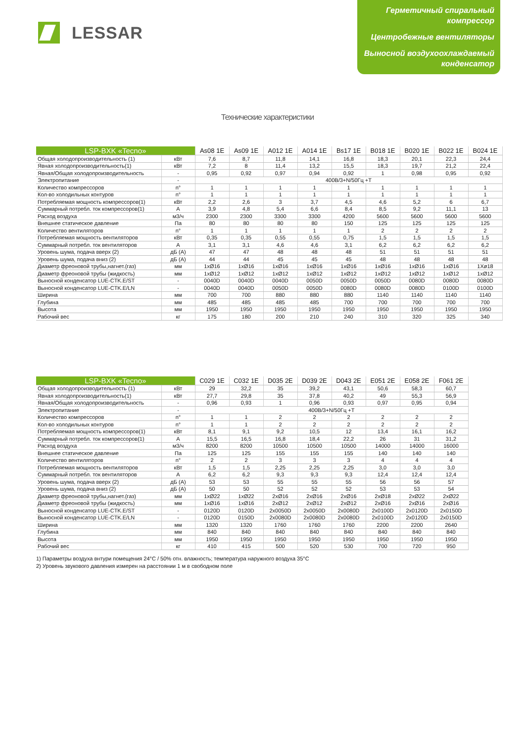LESSAR
Герметичный спиральный компрессор
Центробежные вентиляторы
Выносной воздухоохлаждаемый конденсатор
Технические характеристики
| LSP-BXK «Tecno» | | As08 1E | As09 1E | A012 1E | A014 1E | Bs17 1E | B018 1E | B020 1E | B022 1E | B024 1E |
| --- | --- | --- | --- | --- | --- | --- | --- | --- | --- | --- |
| Общая холодопроизводительность (1) | кВт | 7,6 | 8,7 | 11,8 | 14,1 | 16,8 | 18,3 | 20,1 | 22,3 | 24,4 |
| Явная холодопроизводительность(1) | кВт | 7,2 | 8 | 11,4 | 13,2 | 15,5 | 18,3 | 19,7 | 21,2 | 22,4 |
| Явная/Общая холодопроизводительность | - | 0,95 | 0,92 | 0,97 | 0,94 | 0,92 | 1 | 0,98 | 0,95 | 0,92 |
| Электропитание | - | 400В/3+N/50Гц +T | | | | | | | | |
| Количество компрессоров | n° | 1 | 1 | 1 | 1 | 1 | 1 | 1 | 1 | 1 |
| Кол-во холодильных контуров | n° | 1 | 1 | 1 | 1 | 1 | 1 | 1 | 1 | 1 |
| Потребляемая мощность компрессоров(1) | кВт | 2,2 | 2,6 | 3 | 3,7 | 4,5 | 4,6 | 5,2 | 6 | 6,7 |
| Суммарный потребл. ток компрессоров(1) | A | 3,9 | 4,8 | 5,4 | 6,6 | 8,4 | 8,5 | 9,2 | 11,1 | 13 |
| Расход воздуха | м3/ч | 2300 | 2300 | 3300 | 3300 | 4200 | 5600 | 5600 | 5600 | 5600 |
| Внешнее статическое давление | Па | 80 | 80 | 80 | 80 | 150 | 125 | 125 | 125 | 125 |
| Количество вентиляторов | n° | 1 | 1 | 1 | 1 | 1 | 2 | 2 | 2 | 2 |
| Потребляемая мощность вентиляторов | кВт | 0,35 | 0,35 | 0,55 | 0,55 | 0,75 | 1,5 | 1,5 | 1,5 | 1,5 |
| Суммарный потребл. ток вентиляторов | A | 3,1 | 3,1 | 4,6 | 4,6 | 3,1 | 6,2 | 6,2 | 6,2 | 6,2 |
| Уровень шума, подача вверх (2) | дБ (А) | 47 | 47 | 48 | 48 | 48 | 51 | 51 | 51 | 51 |
| Уровень шума, подача вниз (2) | дБ (А) | 44 | 44 | 45 | 45 | 45 | 48 | 48 | 48 | 48 |
| Диаметр фреоновой трубы,нагнет.(газ) | мм | 1xØ16 | 1xØ16 | 1xØ16 | 1xØ16 | 1xØ16 | 1xØ16 | 1xØ16 | 1xØ16 | 1Xø18 |
| Диаметр фреоновой трубы (жидкость) | мм | 1xØ12 | 1xØ12 | 1xØ12 | 1xØ12 | 1xØ12 | 1xØ12 | 1xØ12 | 1xØ12 | 1xØ12 |
| Выносной конденсатор LUE-CTK.E/ST | - | 0040D | 0040D | 0040D | 0050D | 0050D | 0050D | 0080D | 0080D | 0080D |
| Выносной конденсатор LUE-CTK.E/LN | - | 0040D | 0040D | 0050D | 0050D | 0080D | 0080D | 0080D | 0100D | 0100D |
| Ширина | мм | 700 | 700 | 880 | 880 | 880 | 1140 | 1140 | 1140 | 1140 |
| Глубина | мм | 485 | 485 | 485 | 485 | 700 | 700 | 700 | 700 | 700 |
| Высота | мм | 1950 | 1950 | 1950 | 1950 | 1950 | 1950 | 1950 | 1950 | 1950 |
| Рабочий вес | кг | 175 | 180 | 200 | 210 | 240 | 310 | 320 | 325 | 340 |
| LSP-BXK «Tecno» | | C029 1E | C032 1E | D035 2E | D039 2E | D043 2E | E051 2E | E058 2E | F061 2E |
| --- | --- | --- | --- | --- | --- | --- | --- | --- | --- |
| Общая холодопроизводительность (1) | кВт | 29 | 32,2 | 35 | 39,2 | 43,1 | 50,6 | 58,3 | 60,7 |
| Явная холодопроизводительность(1) | кВт | 27,7 | 29,8 | 35 | 37,8 | 40,2 | 49 | 55,3 | 56,9 |
| Явная/Общая холодопроизводительность | - | 0,96 | 0,93 | 1 | 0,96 | 0,93 | 0,97 | 0,95 | 0,94 |
| Электропитание | - | 400В/3+N/50Гц +T | | | | | | | |
| Количество компрессоров | n° | 1 | 1 | 2 | 2 | 2 | 2 | 2 | 2 |
| Кол-во холодильных контуров | n° | 1 | 1 | 2 | 2 | 2 | 2 | 2 | 2 |
| Потребляемая мощность компрессоров(1) | кВт | 8,1 | 9,1 | 9,2 | 10,5 | 12 | 13,4 | 16,1 | 16,2 |
| Суммарный потребл. ток компрессоров(1) | A | 15,5 | 16,5 | 16,8 | 18,4 | 22,2 | 26 | 31 | 31,2 |
| Расход воздуха | м3/ч | 8200 | 8200 | 10500 | 10500 | 10500 | 14000 | 14000 | 16000 |
| Внешнее статическое давление | Па | 125 | 125 | 155 | 155 | 155 | 140 | 140 | 140 |
| Количество вентиляторов | n° | 2 | 2 | 3 | 3 | 3 | 4 | 4 | 4 |
| Потребляемая мощность вентиляторов | кВт | 1,5 | 1,5 | 2,25 | 2,25 | 2,25 | 3,0 | 3,0 | 3,0 |
| Суммарный потребл. ток вентиляторов | A | 6,2 | 6,2 | 9,3 | 9,3 | 9,3 | 12,4 | 12,4 | 12,4 |
| Уровень шума, подача вверх (2) | дБ (А) | 53 | 53 | 55 | 55 | 55 | 56 | 56 | 57 |
| Уровень шума, подача вниз (2) | дБ (А) | 50 | 50 | 52 | 52 | 52 | 53 | 53 | 54 |
| Диаметр фреоновой трубы,нагнет.(газ) | мм | 1xØ22 | 1xØ22 | 2xØ16 | 2xØ16 | 2xØ16 | 2xØ18 | 2xØ22 | 2xØ22 |
| Диаметр фреоновой трубы (жидкость) | мм | 1xØ16 | 1xØ16 | 2xØ12 | 2xØ12 | 2xØ12 | 2xØ16 | 2xØ16 | 2xØ16 |
| Выносной конденсатор LUE-CTK.E/ST | - | 0120D | 0120D | 2x0050D | 2x0050D | 2x0080D | 2x0100D | 2x0120D | 2x0150D |
| Выносной конденсатор LUE-CTK.E/LN | - | 0120D | 0150D | 2x0080D | 2x0080D | 2x0080D | 2x0100D | 2x0120D | 2x0150D |
| Ширина | мм | 1320 | 1320 | 1760 | 1760 | 1760 | 2200 | 2200 | 2640 |
| Глубина | мм | 840 | 840 | 840 | 840 | 840 | 840 | 840 | 840 |
| Высота | мм | 1950 | 1950 | 1950 | 1950 | 1950 | 1950 | 1950 | 1950 |
| Рабочий вес | кг | 410 | 415 | 500 | 520 | 530 | 700 | 720 | 950 |
1) Параметры воздуха внтури помещения 24°C / 50% отн. влажность; температура наружного воздуха 35°C
2) Уровень звукового давления измерен на расстоянии 1 м в свободном поле